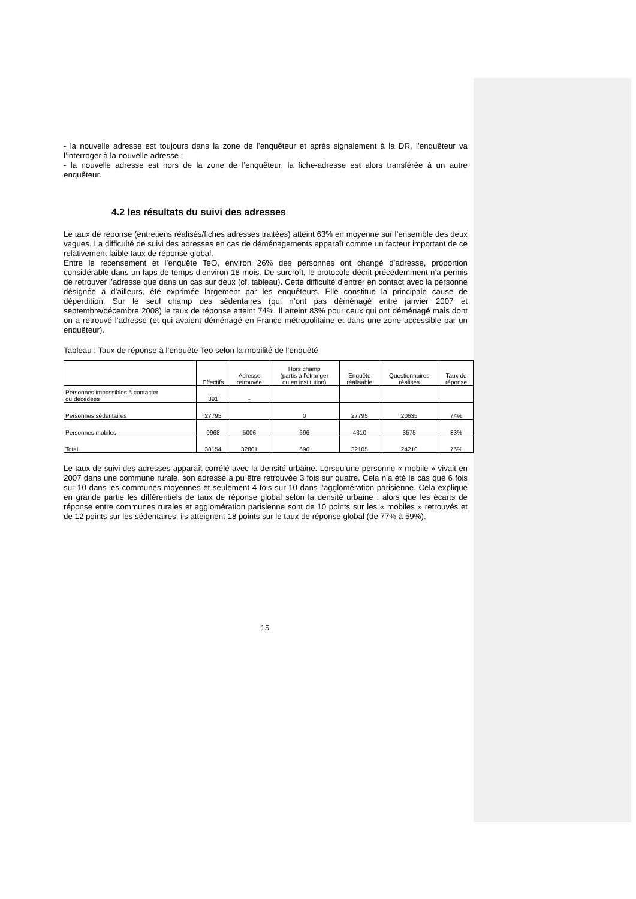- la nouvelle adresse est toujours dans la zone de l’enquêteur et après signalement à la DR, l’enquêteur va l’interroger à la nouvelle adresse ;
- la nouvelle adresse est hors de la zone de l’enquêteur, la fiche-adresse est alors transférée à un autre enquêteur.
4.2 les résultats du suivi des adresses
Le taux de réponse (entretiens réalisés/fiches adresses traitées) atteint 63% en moyenne sur l’ensemble des deux vagues. La difficulté de suivi des adresses en cas de déménagements apparaît comme un facteur important de ce relativement faible taux de réponse global.
Entre le recensement et l’enquête TeO, environ 26% des personnes ont changé d’adresse, proportion considérable dans un laps de temps d’environ 18 mois. De surcroît, le protocole décrit précédemment n’a permis de retrouver l’adresse que dans un cas sur deux (cf. tableau). Cette difficulté d’entrer en contact avec la personne désignée a d’ailleurs, été exprimée largement par les enquêteurs. Elle constitue la principale cause de déperdition. Sur le seul champ des sédentaires (qui n’ont pas déménagé entre janvier 2007 et septembre/décembre 2008) le taux de réponse atteint 74%. Il atteint 83% pour ceux qui ont déménagé mais dont on a retrouvé l’adresse (et qui avaient déménagé en France métropolitaine et dans une zone accessible par un enquêteur).
Tableau : Taux de réponse à l’enquête Teo selon la mobilité de l’enquêté
| | Effectifs | Adresse retrouvée | Hors champ (partis à l’étranger ou en institution) | Enquête réalisable | Questionnaires réalisés | Taux de réponse |
| --- | --- | --- | --- | --- | --- | --- |
| Personnes impossibles à contacter ou décédées | 391 | - | | | | |
| Personnes sédentaires | 27795 | | 0 | 27795 | 20635 | 74% |
| Personnes mobiles | 9968 | 5006 | 696 | 4310 | 3575 | 83% |
| Total | 38154 | 32801 | 696 | 32105 | 24210 | 75% |
Le taux de suivi des adresses apparaît corrélé avec la densité urbaine. Lorsqu’une personne « mobile » vivait en 2007 dans une commune rurale, son adresse a pu être retrouvée 3 fois sur quatre. Cela n’a été le cas que 6 fois sur 10 dans les communes moyennes et seulement 4 fois sur 10 dans l’agglomération parisienne. Cela explique en grande partie les différentiels de taux de réponse global selon la densité urbaine : alors que les écarts de réponse entre communes rurales et agglomération parisienne sont de 10 points sur les « mobiles » retrouvés et de 12 points sur les sédentaires, ils atteignent 18 points sur le taux de réponse global (de 77% à 59%).
15